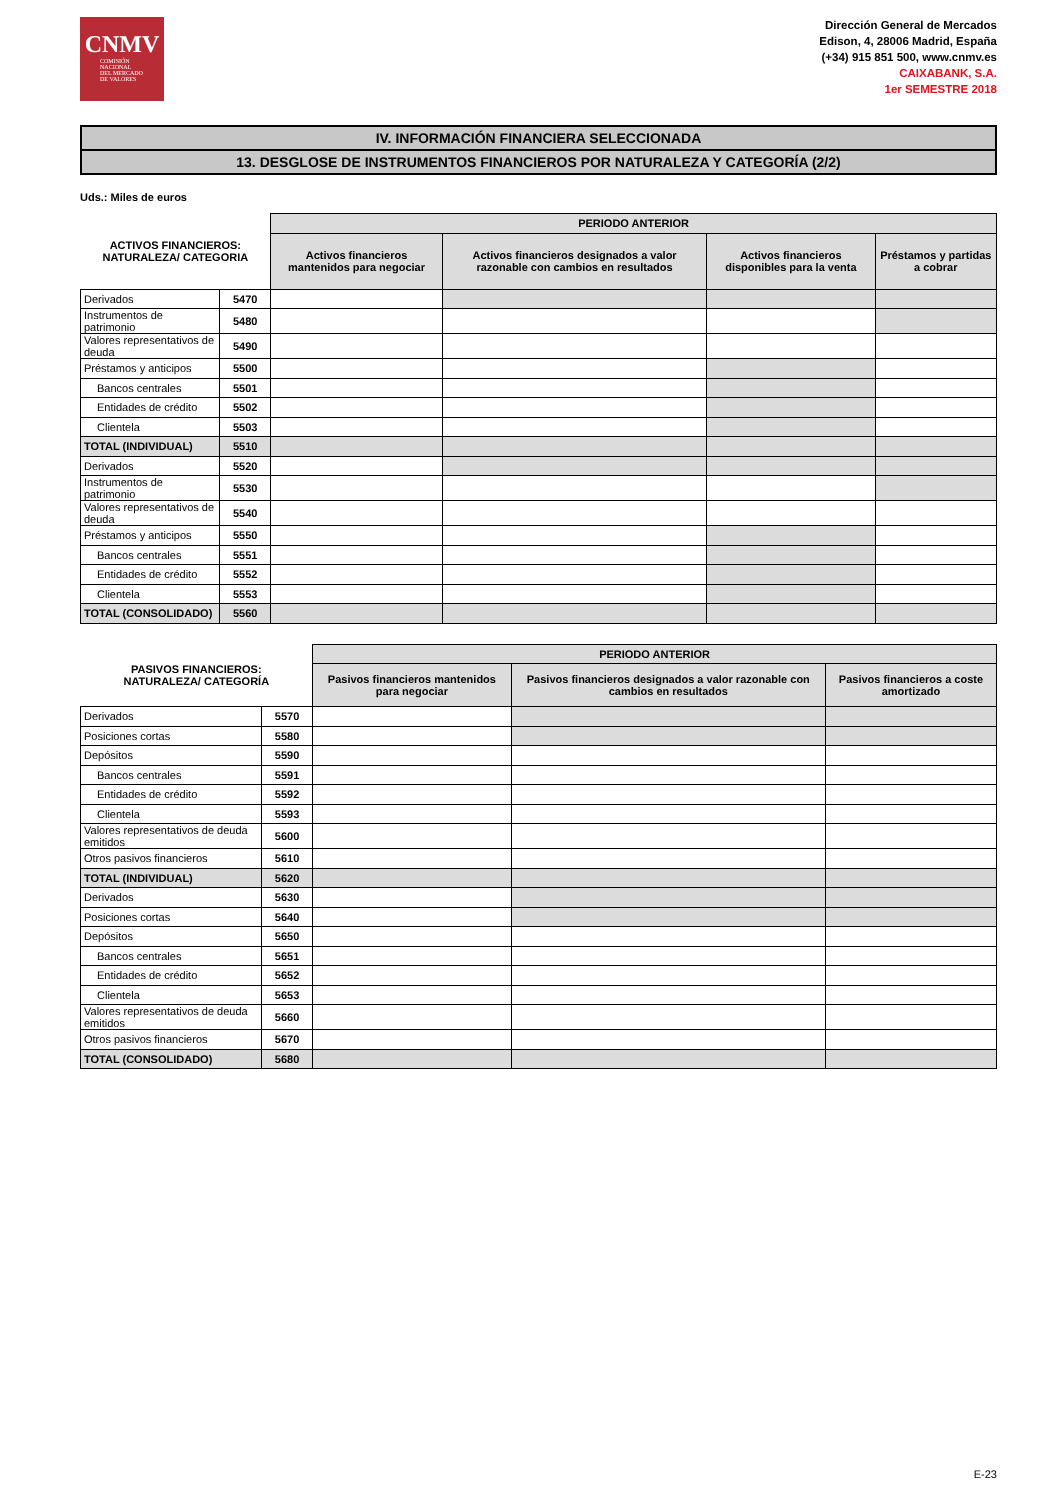CNMV
COMISIÓN
NACIONAL
DEL MERCADO
DE VALORES
Dirección General de Mercados
Edison, 4, 28006 Madrid, España
(+34) 915 851 500, www.cnmv.es
CAIXABANK, S.A.
1er SEMESTRE 2018
IV. INFORMACIÓN FINANCIERA SELECCIONADA
13. DESGLOSE DE INSTRUMENTOS FINANCIEROS POR NATURALEZA Y CATEGORÍA (2/2)
Uds.: Miles de euros
| ACTIVOS FINANCIEROS: NATURALEZA/ CATEGORIA | | PERIODO ANTERIOR | | | |
| --- | --- | --- | --- | --- | --- |
| | | Activos financieros mantenidos para negociar | Activos financieros designados a valor razonable con cambios en resultados | Activos financieros disponibles para la venta | Préstamos y partidas a cobrar |
| Derivados | 5470 | | | | |
| Instrumentos de patrimonio | 5480 | | | | |
| Valores representativos de deuda | 5490 | | | | |
| Préstamos y anticipos | 5500 | | | | |
| Bancos centrales | 5501 | | | | |
| Entidades de crédito | 5502 | | | | |
| Clientela | 5503 | | | | |
| TOTAL (INDIVIDUAL) | 5510 | | | | |
| Derivados | 5520 | | | | |
| Instrumentos de patrimonio | 5530 | | | | |
| Valores representativos de deuda | 5540 | | | | |
| Préstamos y anticipos | 5550 | | | | |
| Bancos centrales | 5551 | | | | |
| Entidades de crédito | 5552 | | | | |
| Clientela | 5553 | | | | |
| TOTAL (CONSOLIDADO) | 5560 | | | | |
| PASIVOS FINANCIEROS: NATURALEZA/ CATEGORÍA | | PERIODO ANTERIOR | | |
| --- | --- | --- | --- | --- |
| | | Pasivos financieros mantenidos para negociar | Pasivos financieros designados a valor razonable con cambios en resultados | Pasivos financieros a coste amortizado |
| Derivados | 5570 | | | |
| Posiciones cortas | 5580 | | | |
| Depósitos | 5590 | | | |
| Bancos centrales | 5591 | | | |
| Entidades de crédito | 5592 | | | |
| Clientela | 5593 | | | |
| Valores representativos de deuda emitidos | 5600 | | | |
| Otros pasivos financieros | 5610 | | | |
| TOTAL (INDIVIDUAL) | 5620 | | | |
| Derivados | 5630 | | | |
| Posiciones cortas | 5640 | | | |
| Depósitos | 5650 | | | |
| Bancos centrales | 5651 | | | |
| Entidades de crédito | 5652 | | | |
| Clientela | 5653 | | | |
| Valores representativos de deuda emitidos | 5660 | | | |
| Otros pasivos financieros | 5670 | | | |
| TOTAL (CONSOLIDADO) | 5680 | | | |
E-23